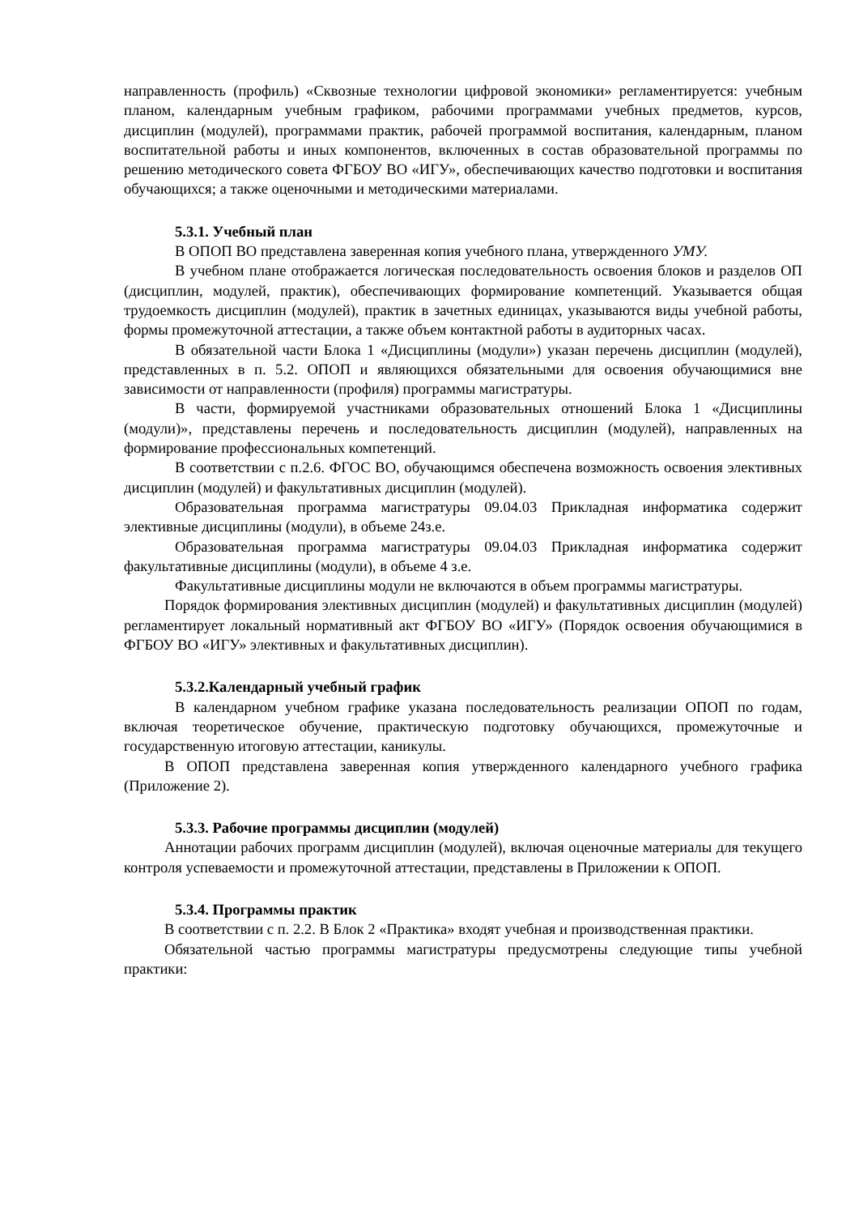направленность (профиль) «Сквозные технологии цифровой экономики» регламентируется: учебным планом, календарным учебным графиком, рабочими программами учебных предметов, курсов, дисциплин (модулей), программами практик, рабочей программой воспитания, календарным, планом воспитательной работы и иных компонентов, включенных в состав образовательной программы по решению методического совета ФГБОУ ВО «ИГУ», обеспечивающих качество подготовки и воспитания обучающихся; а также оценочными и методическими материалами.
5.3.1. Учебный план
В ОПОП ВО представлена заверенная копия учебного плана, утвержденного УМУ.
В учебном плане отображается логическая последовательность освоения блоков и разделов ОП (дисциплин, модулей, практик), обеспечивающих формирование компетенций. Указывается общая трудоемкость дисциплин (модулей), практик в зачетных единицах, указываются виды учебной работы, формы промежуточной аттестации, а также объем контактной работы в аудиторных часах.
В обязательной части Блока 1 «Дисциплины (модули») указан перечень дисциплин (модулей), представленных в п. 5.2. ОПОП и являющихся обязательными для освоения обучающимися вне зависимости от направленности (профиля) программы магистратуры.
В части, формируемой участниками образовательных отношений Блока 1 «Дисциплины (модули)», представлены перечень и последовательность дисциплин (модулей), направленных на формирование профессиональных компетенций.
В соответствии с п.2.6. ФГОС ВО, обучающимся обеспечена возможность освоения элективных дисциплин (модулей) и факультативных дисциплин (модулей).
Образовательная программа магистратуры 09.04.03 Прикладная информатика содержит элективные дисциплины (модули), в объеме 24з.е.
Образовательная программа магистратуры 09.04.03 Прикладная информатика содержит факультативные дисциплины (модули), в объеме 4 з.е.
Факультативные дисциплины модули не включаются в объем программы магистратуры.
Порядок формирования элективных дисциплин (модулей) и факультативных дисциплин (модулей) регламентирует локальный нормативный акт ФГБОУ ВО «ИГУ» (Порядок освоения обучающимися в ФГБОУ ВО «ИГУ» элективных и факультативных дисциплин).
5.3.2.Календарный учебный график
В календарном учебном графике указана последовательность реализации ОПОП по годам, включая теоретическое обучение, практическую подготовку обучающихся, промежуточные и государственную итоговую аттестации, каникулы.
В ОПОП представлена заверенная копия утвержденного календарного учебного графика (Приложение 2).
5.3.3. Рабочие программы дисциплин (модулей)
Аннотации рабочих программ дисциплин (модулей), включая оценочные материалы для текущего контроля успеваемости и промежуточной аттестации, представлены в Приложении к ОПОП.
5.3.4. Программы практик
В соответствии с п. 2.2. В Блок 2 «Практика» входят учебная и производственная практики.
Обязательной частью программы магистратуры предусмотрены следующие типы учебной практики: